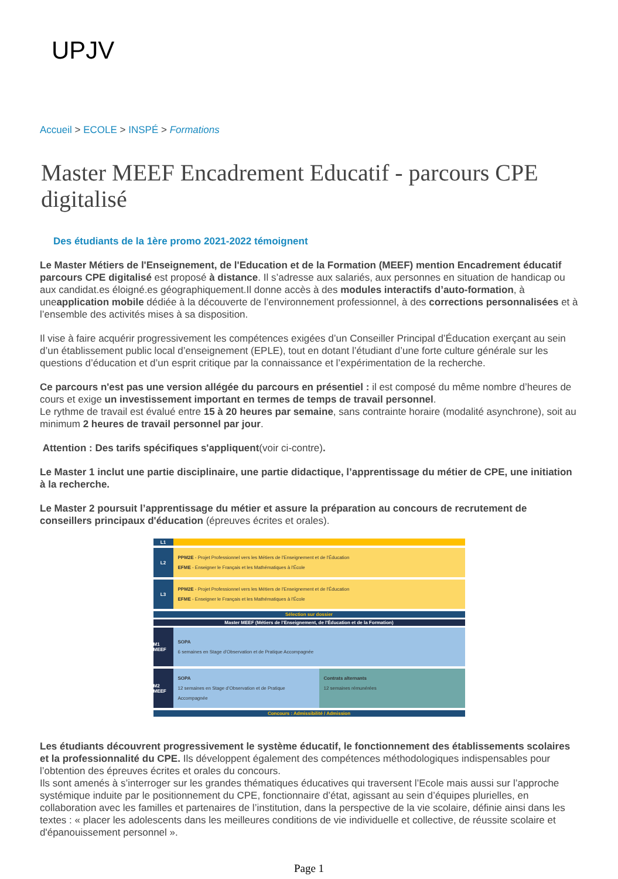UPJV
Accueil > ECOLE > INSPÉ > Formations
Master MEEF Encadrement Educatif - parcours CPE digitalisé
Des étudiants de la 1ère promo 2021-2022 témoignent
Le Master Métiers de l'Enseignement, de l'Education et de la Formation (MEEF) mention Encadrement éducatif parcours CPE digitalisé est proposé à distance. Il s’adresse aux salariés, aux personnes en situation de handicap ou aux candidat.es éloigné.es géographiquement.Il donne accès à des modules interactifs d’auto-formation, à uneapplication mobile dédiée à la découverte de l’environnement professionnel, à des corrections personnalisées et à l’ensemble des activités mises à sa disposition.
Il vise à faire acquérir progressivement les compétences exigées d’un Conseiller Principal d’Éducation exerçant au sein d’un établissement public local d’enseignement (EPLE), tout en dotant l’étudiant d’une forte culture générale sur les questions d’éducation et d’un esprit critique par la connaissance et l’expérimentation de la recherche.
Ce parcours n'est pas une version allégée du parcours en présentiel : il est composé du même nombre d’heures de cours et exige un investissement important en termes de temps de travail personnel.
Le rythme de travail est évalué entre 15 à 20 heures par semaine, sans contrainte horaire (modalité asynchrone), soit au minimum 2 heures de travail personnel par jour.
Attention : Des tarifs spécifiques s'appliquent(voir ci-contre).
Le Master 1 inclut une partie disciplinaire, une partie didactique, l’apprentissage du métier de CPE, une initiation à la recherche.
Le Master 2 poursuit l’apprentissage du métier et assure la préparation au concours de recrutement de conseillers principaux d'éducation (épreuves écrites et orales).
L1
L2
PPM2E - Projet Professionnel vers les Métiers de l'Enseignement et de l'Éducation
EFME - Enseigner le Français et les Mathématiques à l'École
L3
PPM2E - Projet Professionnel vers les Métiers de l'Enseignement et de l'Éducation
EFME - Enseigner le Français et les Mathématiques à l'École
Sélection sur dossier
Master MEEF (Métiers de l'Enseignement, de l'Éducation et de la Formation)
M1 MEEF
SOPA
6 semaines en Stage d’Observation et de Pratique Accompagnée
M2 MEEF
SOPA
12 semaines en Stage d’Observation et de Pratique Accompagnée
Contrats alternants
12 semaines rémunérées
Concours : Admissibilité / Admission
Les étudiants découvrent progressivement le système éducatif, le fonctionnement des établissements scolaires et la professionnalité du CPE. Ils développent également des compétences méthodologiques indispensables pour l’obtention des épreuves écrites et orales du concours.
Ils sont amenés à s’interroger sur les grandes thématiques éducatives qui traversent l’Ecole mais aussi sur l’approche systémique induite par le positionnement du CPE, fonctionnaire d’état, agissant au sein d’équipes plurielles, en collaboration avec les familles et partenaires de l’institution, dans la perspective de la vie scolaire, définie ainsi dans les textes : « placer les adolescents dans les meilleures conditions de vie individuelle et collective, de réussite scolaire et d'épanouissement personnel ».
Page 1